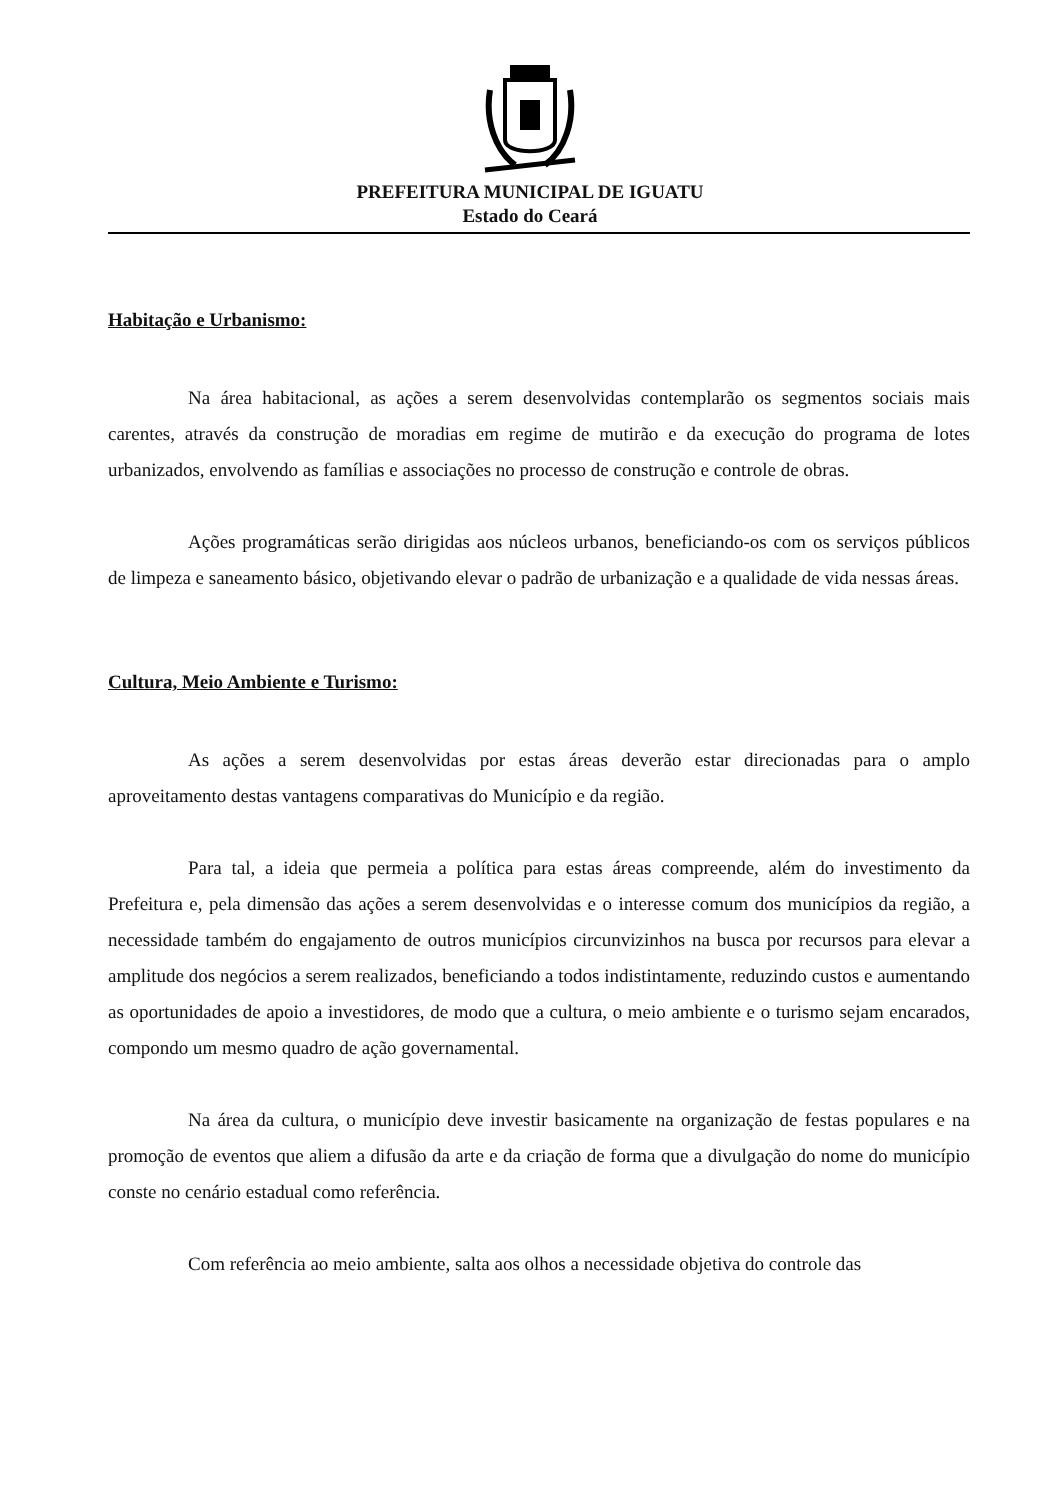PREFEITURA MUNICIPAL DE IGUATU
Estado do Ceará
Habitação e Urbanismo:
Na área habitacional, as ações a serem desenvolvidas contemplarão os segmentos sociais mais carentes, através da construção de moradias em regime de mutirão e da execução do programa de lotes urbanizados, envolvendo as famílias e associações no processo de construção e controle de obras.
Ações programáticas serão dirigidas aos núcleos urbanos, beneficiando-os com os serviços públicos de limpeza e saneamento básico, objetivando elevar o padrão de urbanização e a qualidade de vida nessas áreas.
Cultura, Meio Ambiente e Turismo:
As ações a serem desenvolvidas por estas áreas deverão estar direcionadas para o amplo aproveitamento destas vantagens comparativas do Município e da região.
Para tal, a ideia que permeia a política para estas áreas compreende, além do investimento da Prefeitura e, pela dimensão das ações a serem desenvolvidas e o interesse comum dos municípios da região, a necessidade também do engajamento de outros municípios circunvizinhos na busca por recursos para elevar a amplitude dos negócios a serem realizados, beneficiando a todos indistintamente, reduzindo custos e aumentando as oportunidades de apoio a investidores, de modo que a cultura, o meio ambiente e o turismo sejam encarados, compondo um mesmo quadro de ação governamental.
Na área da cultura, o município deve investir basicamente na organização de festas populares e na promoção de eventos que aliem a difusão da arte e da criação de forma que a divulgação do nome do município conste no cenário estadual como referência.
Com referência ao meio ambiente, salta aos olhos a necessidade objetiva do controle das